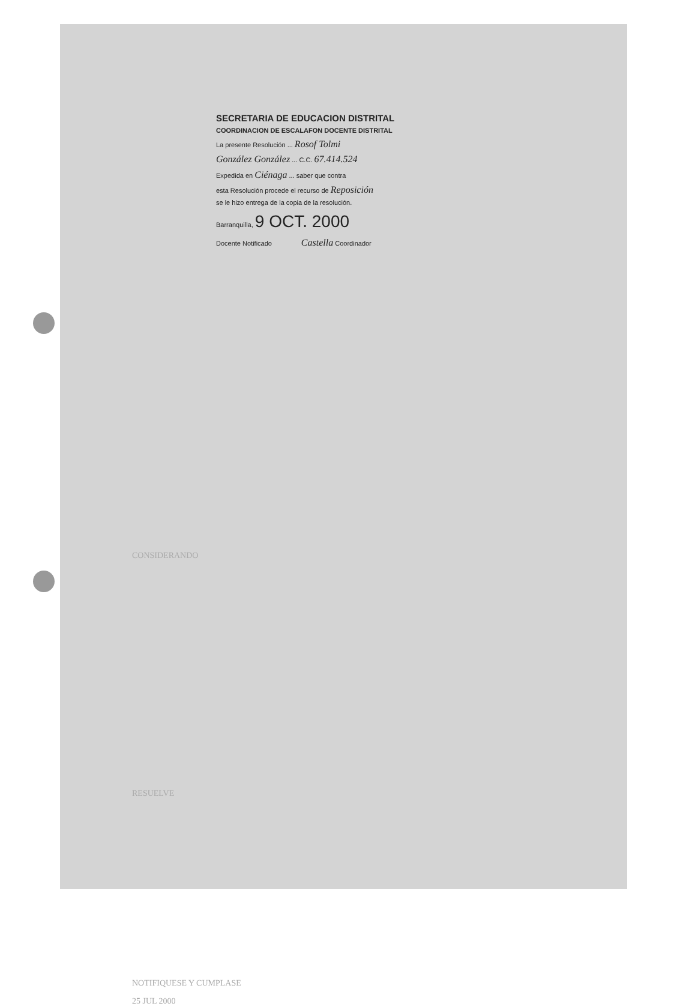SECRETARIA DE EDUCACION DISTRITAL
COORDINACION DE ESCALAFON DOCENTE DISTRITAL
La presente Resolución ... Rosof Tolmi
González González ... C.C. 67.414.524
Expedida en Ciénaga ... saber que contra
esta Resolución procede el recurso de Reposición
se le hizo entrega de la copia de la resolución.
Barranquilla, 9 OCT. 2000
Docente Notificado Castella Coordinador
CONSIDERANDO
RESUELVE
NOTIFIQUESE Y CUMPLASE
25 JUL 2000